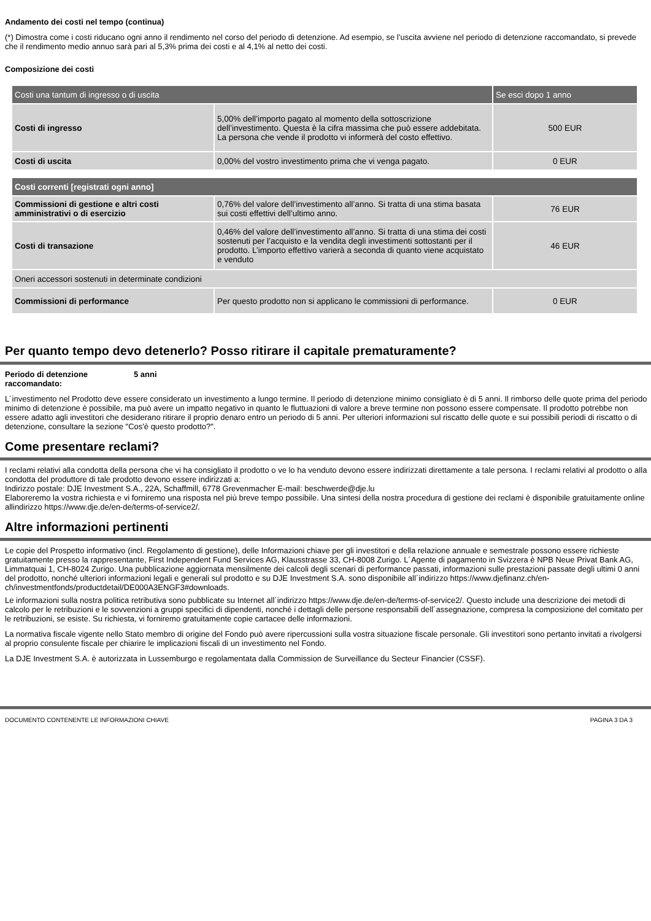Andamento dei costi nel tempo (continua)
(*) Dimostra come i costi riducano ogni anno il rendimento nel corso del periodo di detenzione. Ad esempio, se l’uscita avviene nel periodo di detenzione raccomandato, si prevede che il rendimento medio annuo sarà pari al 5,3% prima dei costi e al 4,1% al netto dei costi.
Composizione dei costi
| Costi una tantum di ingresso o di uscita | | Se esci dopo 1 anno |
| Costi di ingresso | 5,00% dell’importo pagato al momento della sottoscrizione dell’investimento. Questa è la cifra massima che può essere addebitata. La persona che vende il prodotto vi informerà del costo effettivo. | 500 EUR |
| Costi di uscita | 0,00% del vostro investimento prima che vi venga pagato. | 0 EUR |
| Costi correnti [registrati ogni anno] | | |
| Commissioni di gestione e altri costi amministrativi o di esercizio | 0,76% del valore dell’investimento all’anno. Si tratta di una stima basata sui costi effettivi dell’ultimo anno. | 76 EUR |
| Costi di transazione | 0,46% del valore dell’investimento all’anno. Si tratta di una stima dei costi sostenuti per l’acquisto e la vendita degli investimenti sottostanti per il prodotto. L’importo effettivo varierà a seconda di quanto viene acquistato e venduto | 46 EUR |
| Oneri accessori sostenuti in determinate condizioni | | |
| Commissioni di performance | Per questo prodotto non si applicano le commissioni di performance. | 0 EUR |
Per quanto tempo devo detenerlo? Posso ritirare il capitale prematuramente?
Periodo di detenzione raccomandato:
5 anni
L´investimento nel Prodotto deve essere considerato un investimento a lungo termine. Il periodo di detenzione minimo consigliato è di 5 anni. Il rimborso delle quote prima del periodo minimo di detenzione è possibile, ma può avere un impatto negativo in quanto le fluttuazioni di valore a breve termine non possono essere compensate. Il prodotto potrebbe non essere adatto agli investitori che desiderano ritirare il proprio denaro entro un periodo di 5 anni. Per ulteriori informazioni sul riscatto delle quote e sui possibili periodi di riscatto o di detenzione, consultare la sezione "Cos'è questo prodotto?".
Come presentare reclami?
I reclami relativi alla condotta della persona che vi ha consigliato il prodotto o ve lo ha venduto devono essere indirizzati direttamente a tale persona. I reclami relativi al prodotto o alla condotta del produttore di tale prodotto devono essere indirizzati a:
Indirizzo postale: DJE Investment S.A., 22A, Schaffmill, 6778 Grevenmacher E-mail: beschwerde@dje.lu
Elaboreremo la vostra richiesta e vi forniremo una risposta nel più breve tempo possibile. Una sintesi della nostra procedura di gestione dei reclami è disponibile gratuitamente online allindirizzo https://www.dje.de/en-de/terms-of-service2/.
Altre informazioni pertinenti
Le copie del Prospetto informativo (incl. Regolamento di gestione), delle Informazioni chiave per gli investitori e della relazione annuale e semestrale possono essere richieste gratuitamente presso la rappresentante, First Independent Fund Services AG, Klausstrasse 33, CH-8008 Zurigo. L´Agente di pagamento in Svizzera è NPB Neue Privat Bank AG, Limmatquai 1, CH-8024 Zurigo. Una pubblicazione aggiornata mensilmente dei calcoli degli scenari di performance passati, informazioni sulle prestazioni passate degli ultimi 0 anni del prodotto, nonché ulteriori informazioni legali e generali sul prodotto e su DJE Investment S.A. sono disponibile all´indirizzo https://www.djefinanz.ch/en-ch/investmentfonds/productdetail/DE000A3ENGF3#downloads.
Le informazioni sulla nostra politica retributiva sono pubblicate su Internet all´indirizzo https://www.dje.de/en-de/terms-of-service2/. Questo include una descrizione dei metodi di calcolo per le retribuzioni e le sovvenzioni a gruppi specifici di dipendenti, nonché i dettagli delle persone responsabili dell´assegnazione, compresa la composizione del comitato per le retribuzioni, se esiste. Su richiesta, vi forniremo gratuitamente copie cartacee delle informazioni.
La normativa fiscale vigente nello Stato membro di origine del Fondo può avere ripercussioni sulla vostra situazione fiscale personale. Gli investitori sono pertanto invitati a rivolgersi al proprio consulente fiscale per chiarire le implicazioni fiscali di un investimento nel Fondo.
La DJE Investment S.A. è autorizzata in Lussemburgo e regolamentata dalla Commission de Surveillance du Secteur Financier (CSSF).
DOCUMENTO CONTENENTE LE INFORMAZIONI CHIAVE PAGINA 3 DA 3